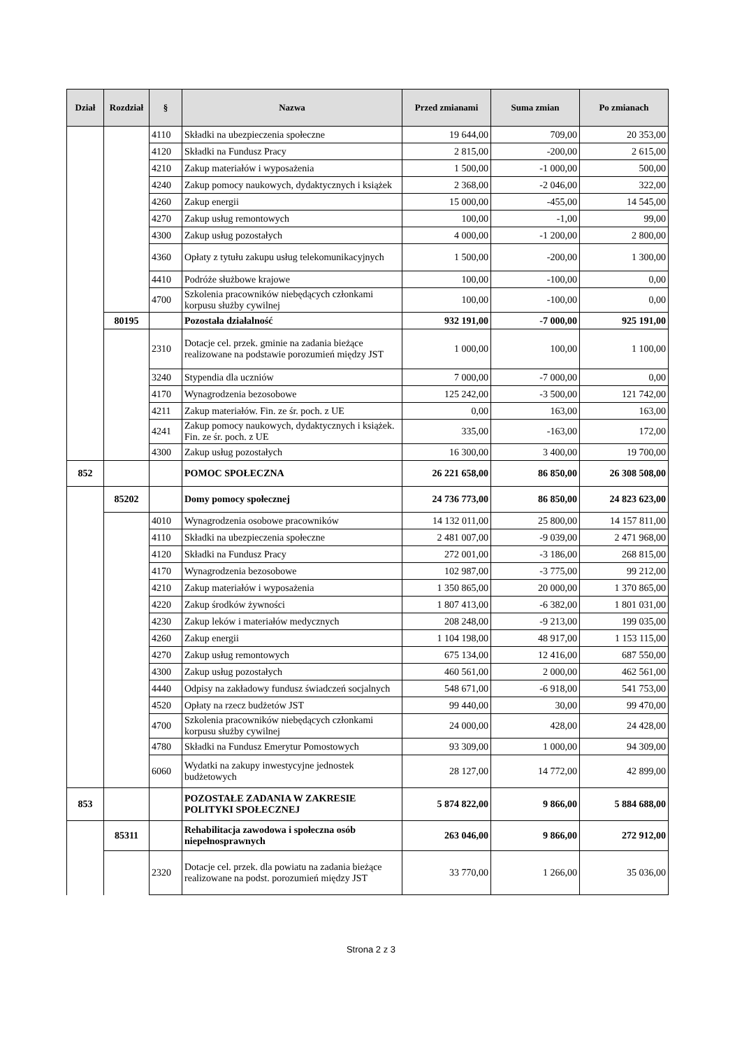| Dział | Rozdział | § | Nazwa | Przed zmianami | Suma zmian | Po zmianach |
| --- | --- | --- | --- | --- | --- | --- |
| | | 4110 | Składki na ubezpieczenia społeczne | 19 644,00 | 709,00 | 20 353,00 |
| | | 4120 | Składki na Fundusz Pracy | 2 815,00 | -200,00 | 2 615,00 |
| | | 4210 | Zakup materiałów i wyposażenia | 1 500,00 | -1 000,00 | 500,00 |
| | | 4240 | Zakup pomocy naukowych, dydaktycznych i książek | 2 368,00 | -2 046,00 | 322,00 |
| | | 4260 | Zakup energii | 15 000,00 | -455,00 | 14 545,00 |
| | | 4270 | Zakup usług remontowych | 100,00 | -1,00 | 99,00 |
| | | 4300 | Zakup usług pozostałych | 4 000,00 | -1 200,00 | 2 800,00 |
| | | 4360 | Opłaty z tytułu zakupu usług telekomunikacyjnych | 1 500,00 | -200,00 | 1 300,00 |
| | | 4410 | Podróże służbowe krajowe | 100,00 | -100,00 | 0,00 |
| | | 4700 | Szkolenia pracowników niebędących członkami korpusu służby cywilnej | 100,00 | -100,00 | 0,00 |
| | 80195 | | Pozostała działalność | 932 191,00 | -7 000,00 | 925 191,00 |
| | | 2310 | Dotacje cel. przek. gminie na zadania bieżące realizowane na podstawie porozumień między JST | 1 000,00 | 100,00 | 1 100,00 |
| | | 3240 | Stypendia dla uczniów | 7 000,00 | -7 000,00 | 0,00 |
| | | 4170 | Wynagrodzenia bezosobowe | 125 242,00 | -3 500,00 | 121 742,00 |
| | | 4211 | Zakup materiałów. Fin. ze śr. poch. z UE | 0,00 | 163,00 | 163,00 |
| | | 4241 | Zakup pomocy naukowych, dydaktycznych i książek. Fin. ze śr. poch. z UE | 335,00 | -163,00 | 172,00 |
| | | 4300 | Zakup usług pozostałych | 16 300,00 | 3 400,00 | 19 700,00 |
| 852 | | | POMOC SPOŁECZNA | 26 221 658,00 | 86 850,00 | 26 308 508,00 |
| | 85202 | | Domy pomocy społecznej | 24 736 773,00 | 86 850,00 | 24 823 623,00 |
| | | 4010 | Wynagrodzenia osobowe pracowników | 14 132 011,00 | 25 800,00 | 14 157 811,00 |
| | | 4110 | Składki na ubezpieczenia społeczne | 2 481 007,00 | -9 039,00 | 2 471 968,00 |
| | | 4120 | Składki na Fundusz Pracy | 272 001,00 | -3 186,00 | 268 815,00 |
| | | 4170 | Wynagrodzenia bezosobowe | 102 987,00 | -3 775,00 | 99 212,00 |
| | | 4210 | Zakup materiałów i wyposażenia | 1 350 865,00 | 20 000,00 | 1 370 865,00 |
| | | 4220 | Zakup środków żywności | 1 807 413,00 | -6 382,00 | 1 801 031,00 |
| | | 4230 | Zakup leków i materiałów medycznych | 208 248,00 | -9 213,00 | 199 035,00 |
| | | 4260 | Zakup energii | 1 104 198,00 | 48 917,00 | 1 153 115,00 |
| | | 4270 | Zakup usług remontowych | 675 134,00 | 12 416,00 | 687 550,00 |
| | | 4300 | Zakup usług pozostałych | 460 561,00 | 2 000,00 | 462 561,00 |
| | | 4440 | Odpisy na zakładowy fundusz świadczeń socjalnych | 548 671,00 | -6 918,00 | 541 753,00 |
| | | 4520 | Opłaty na rzecz budżetów JST | 99 440,00 | 30,00 | 99 470,00 |
| | | 4700 | Szkolenia pracowników niebędących członkami korpusu służby cywilnej | 24 000,00 | 428,00 | 24 428,00 |
| | | 4780 | Składki na Fundusz Emerytur Pomostowych | 93 309,00 | 1 000,00 | 94 309,00 |
| | | 6060 | Wydatki na zakupy inwestycyjne jednostek budżetowych | 28 127,00 | 14 772,00 | 42 899,00 |
| 853 | | | POZOSTAŁE ZADANIA W ZAKRESIE POLITYKI SPOŁECZNEJ | 5 874 822,00 | 9 866,00 | 5 884 688,00 |
| | 85311 | | Rehabilitacja zawodowa i społeczna osób niepełnosprawnych | 263 046,00 | 9 866,00 | 272 912,00 |
| | | 2320 | Dotacje cel. przek. dla powiatu na zadania bieżące realizowane na podst. porozumień między JST | 33 770,00 | 1 266,00 | 35 036,00 |
Strona 2 z 3